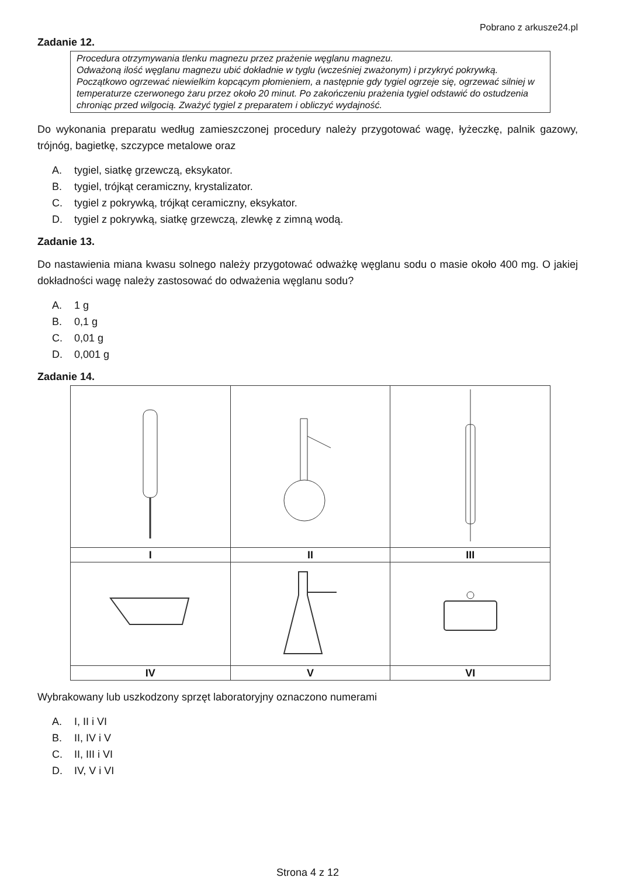Pobrano z arkusze24.pl
Zadanie 12.
Procedura otrzymywania tlenku magnezu przez prażenie węglanu magnezu.
Odważoną ilość węglanu magnezu ubić dokładnie w tyglu (wcześniej zważonym) i przykryć pokrywką. Początkowo ogrzewać niewielkim kopcącym płomieniem, a następnie gdy tygiel ogrzeje się, ogrzewać silniej w temperaturze czerwonego żaru przez około 20 minut. Po zakończeniu prażenia tygiel odstawić do ostudzenia chroniąc przed wilgocią. Zważyć tygiel z preparatem i obliczyć wydajność.
Do wykonania preparatu według zamieszczonej procedury należy przygotować wagę, łyżeczkę, palnik gazowy, trójnóg, bagietkę, szczypce metalowe oraz
A. tygiel, siatkę grzewczą, eksykator.
B. tygiel, trójkąt ceramiczny, krystalizator.
C. tygiel z pokrywką, trójkąt ceramiczny, eksykator.
D. tygiel z pokrywką, siatkę grzewczą, zlewkę z zimną wodą.
Zadanie 13.
Do nastawienia miana kwasu solnego należy przygotować odważkę węglanu sodu o masie około 400 mg. O jakiej dokładności wagę należy zastosować do odważenia węglanu sodu?
A. 1 g
B. 0,1 g
C. 0,01 g
D. 0,001 g
Zadanie 14.
| I | II | III |
| IV | V | VI |
Wybrakowany lub uszkodzony sprzęt laboratoryjny oznaczono numerami
A. I, II i VI
B. II, IV i V
C. II, III i VI
D. IV, V i VI
Strona 4 z 12